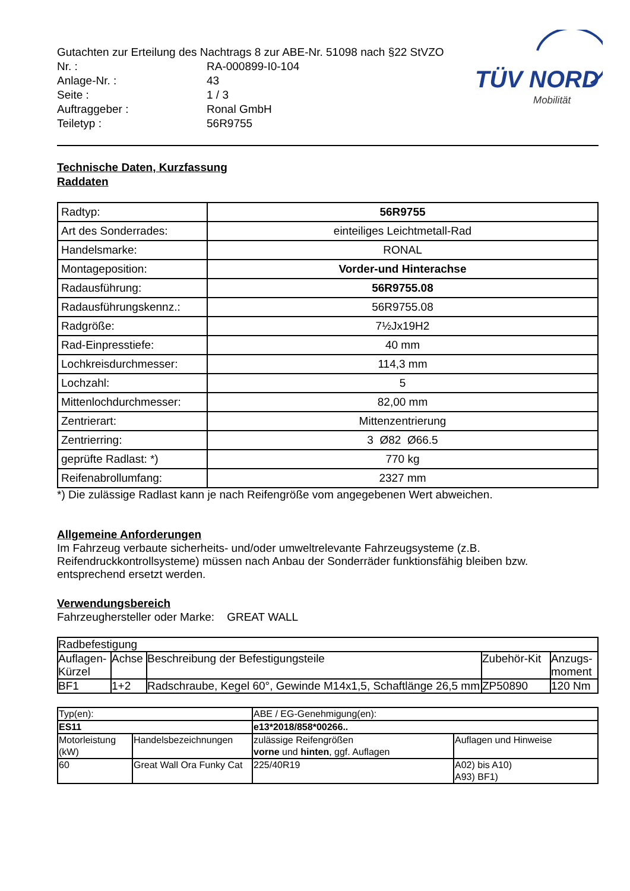TÜV NORD
Mobilität
Gutachten zur Erteilung des Nachtrags 8 zur ABE-Nr. 51098 nach §22 StVZO
| Nr. : | RA-000899-I0-104 |
| Anlage-Nr. : | 43 |
| Seite : | 1 / 3 |
| Auftraggeber : | Ronal GmbH |
| Teiletyp : | 56R9755 |
Technische Daten, Kurzfassung
Raddaten
| Radtyp: | 56R9755 |
| Art des Sonderrades: | einteiliges Leichtmetall-Rad |
| Handelsmarke: | RONAL |
| Montageposition: | Vorder-und Hinterachse |
| Radausführung: | 56R9755.08 |
| Radausführungskennz.: | 56R9755.08 |
| Radgröße: | 7½Jx19H2 |
| Rad-Einpresstiefe: | 40 mm |
| Lochkreisdurchmesser: | 114,3 mm |
| Lochzahl: | 5 |
| Mittenlochdurchmesser: | 82,00 mm |
| Zentrierart: | Mittenzentrierung |
| Zentrierring: | 3 Ø82 Ø66.5 |
| geprüfte Radlast: *) | 770 kg |
| Reifenabrollumfang: | 2327 mm |
*) Die zulässige Radlast kann je nach Reifengröße vom angegebenen Wert abweichen.
Allgemeine Anforderungen
Im Fahrzeug verbaute sicherheits- und/oder umweltrelevante Fahrzeugsysteme (z.B. Reifendruckkontrollsysteme) müssen nach Anbau der Sonderräder funktionsfähig bleiben bzw. entsprechend ersetzt werden.
Verwendungsbereich
Fahrzeughersteller oder Marke: GREAT WALL
| Radbefestigung | | | | |
| Auflagen-Kürzel | Achse | Beschreibung der Befestigungsteile | Zubehör-Kit | Anzugs-moment |
| BF1 | 1+2 | Radschraube, Kegel 60°, Gewinde M14x1,5, Schaftlänge 26,5 mm | ZP50890 | 120 Nm |
| Typ(en): | | ABE / EG-Genehmigung(en): | |
| ES11 | | e13*2018/858*00266.. | |
| Motorleistung (kW) | Handelsbezeichnungen | zulässige Reifengrößen vorne und hinten , ggf. Auflagen | Auflagen und Hinweise |
| 60 | Great Wall Ora Funky Cat | 225/40R19 | A02) bis A10) A93) BF1) |